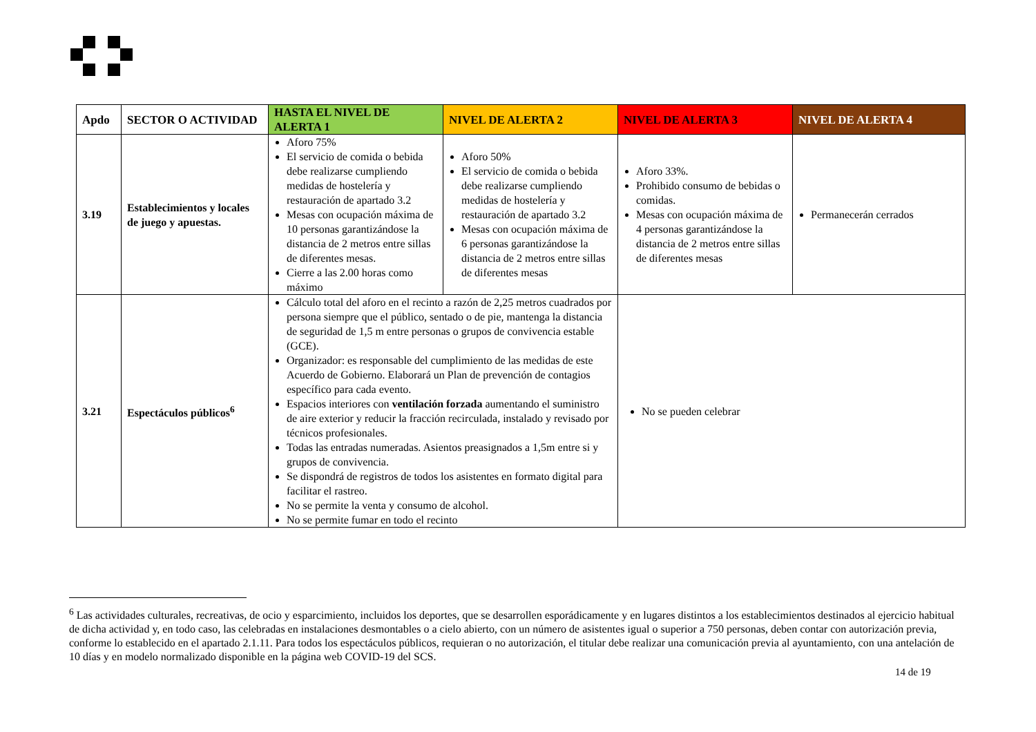| Apdo | SECTOR O ACTIVIDAD | HASTA EL NIVEL DE ALERTA 1 | NIVEL DE ALERTA 2 | NIVEL DE ALERTA 3 | NIVEL DE ALERTA 4 |
| --- | --- | --- | --- | --- | --- |
| 3.19 | Establecimientos y locales de juego y apuestas. | Aforo 75% El servicio de comida o bebida debe realizarse cumpliendo medidas de hostelería y restauración de apartado 3.2 Mesas con ocupación máxima de 10 personas garantizándose la distancia de 2 metros entre sillas de diferentes mesas. Cierre a las 2.00 horas como máximo | Aforo 50% El servicio de comida o bebida debe realizarse cumpliendo medidas de hostelería y restauración de apartado 3.2 Mesas con ocupación máxima de 6 personas garantizándose la distancia de 2 metros entre sillas de diferentes mesas | Aforo 33%. Prohibido consumo de bebidas o comidas. Mesas con ocupación máxima de 4 personas garantizándose la distancia de 2 metros entre sillas de diferentes mesas | Permanecerán cerrados |
| 3.21 | Espectáculos públicos<sup>6</sup> | Cálculo total del aforo en el recinto a razón de 2,25 metros cuadrados por persona siempre que el público, sentado o de pie, mantenga la distancia de seguridad de 1,5 m entre personas o grupos de convivencia estable (GCE). Organizador: es responsable del cumplimiento de las medidas de este Acuerdo de Gobierno. Elaborará un Plan de prevención de contagios específico para cada evento. Espacios interiores con ventilación forzada aumentando el suministro de aire exterior y reducir la fracción recirculada, instalado y revisado por técnicos profesionales. Todas las entradas numeradas. Asientos preasignados a 1,5m entre si y grupos de convivencia. Se dispondrá de registros de todos los asistentes en formato digital para facilitar el rastreo. No se permite la venta y consumo de alcohol. No se permite fumar en todo el recinto | | No se pueden celebrar | |
<sup>6</sup> Las actividades culturales, recreativas, de ocio y esparcimiento, incluidos los deportes, que se desarrollen esporádicamente y en lugares distintos a los establecimientos destinados al ejercicio habitual de dicha actividad y, en todo caso, las celebradas en instalaciones desmontables o a cielo abierto, con un número de asistentes igual o superior a 750 personas, deben contar con autorización previa, conforme lo establecido en el apartado 2.1.11. Para todos los espectáculos públicos, requieran o no autorización, el titular debe realizar una comunicación previa al ayuntamiento, con una antelación de 10 días y en modelo normalizado disponible en la página web COVID-19 del SCS.
14 de 19